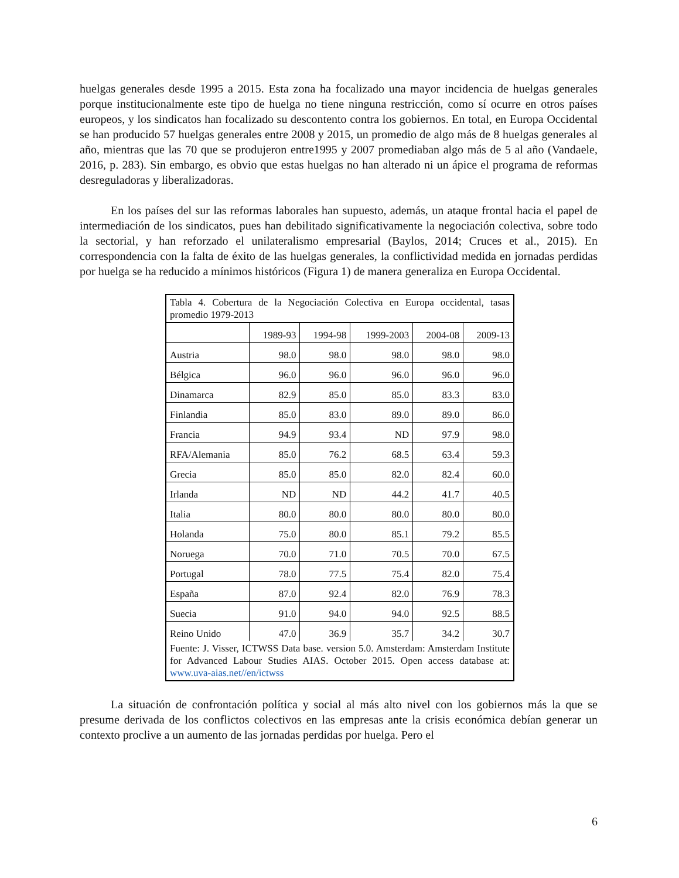huelgas generales desde 1995 a 2015. Esta zona ha focalizado una mayor incidencia de huelgas generales porque institucionalmente este tipo de huelga no tiene ninguna restricción, como sí ocurre en otros países europeos, y los sindicatos han focalizado su descontento contra los gobiernos. En total, en Europa Occidental se han producido 57 huelgas generales entre 2008 y 2015, un promedio de algo más de 8 huelgas generales al año, mientras que las 70 que se produjeron entre1995 y 2007 promediaban algo más de 5 al año (Vandaele, 2016, p. 283). Sin embargo, es obvio que estas huelgas no han alterado ni un ápice el programa de reformas desreguladoras y liberalizadoras.
En los países del sur las reformas laborales han supuesto, además, un ataque frontal hacia el papel de intermediación de los sindicatos, pues han debilitado significativamente la negociación colectiva, sobre todo la sectorial, y han reforzado el unilateralismo empresarial (Baylos, 2014; Cruces et al., 2015). En correspondencia con la falta de éxito de las huelgas generales, la conflictividad medida en jornadas perdidas por huelga se ha reducido a mínimos históricos (Figura 1) de manera generaliza en Europa Occidental.
Tabla 4. Cobertura de la Negociación Colectiva en Europa occidental, tasas promedio 1979-2013
| | 1989-93 | 1994-98 | 1999-2003 | 2004-08 | 2009-13 |
| --- | --- | --- | --- | --- | --- |
| Austria | 98.0 | 98.0 | 98.0 | 98.0 | 98.0 |
| Bélgica | 96.0 | 96.0 | 96.0 | 96.0 | 96.0 |
| Dinamarca | 82.9 | 85.0 | 85.0 | 83.3 | 83.0 |
| Finlandia | 85.0 | 83.0 | 89.0 | 89.0 | 86.0 |
| Francia | 94.9 | 93.4 | ND | 97.9 | 98.0 |
| RFA/Alemania | 85.0 | 76.2 | 68.5 | 63.4 | 59.3 |
| Grecia | 85.0 | 85.0 | 82.0 | 82.4 | 60.0 |
| Irlanda | ND | ND | 44.2 | 41.7 | 40.5 |
| Italia | 80.0 | 80.0 | 80.0 | 80.0 | 80.0 |
| Holanda | 75.0 | 80.0 | 85.1 | 79.2 | 85.5 |
| Noruega | 70.0 | 71.0 | 70.5 | 70.0 | 67.5 |
| Portugal | 78.0 | 77.5 | 75.4 | 82.0 | 75.4 |
| España | 87.0 | 92.4 | 82.0 | 76.9 | 78.3 |
| Suecia | 91.0 | 94.0 | 94.0 | 92.5 | 88.5 |
| Reino Unido | 47.0 | 36.9 | 35.7 | 34.2 | 30.7 |
Fuente: J. Visser, ICTWSS Data base. version 5.0. Amsterdam: Amsterdam Institute for Advanced Labour Studies AIAS. October 2015. Open access database at: www.uva-aias.net//en/ictwss
La situación de confrontación política y social al más alto nivel con los gobiernos más la que se presume derivada de los conflictos colectivos en las empresas ante la crisis económica debían generar un contexto proclive a un aumento de las jornadas perdidas por huelga. Pero el
6